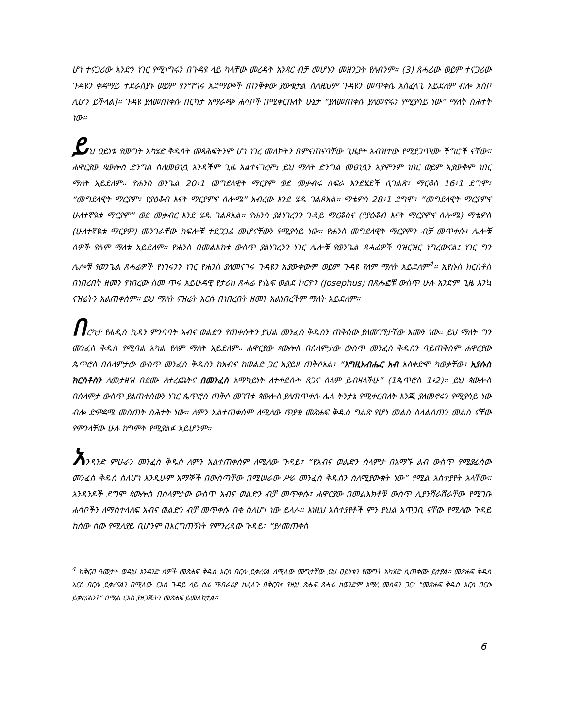ሆነ ተናጋሪው አንድን ነገር የሚነግሩን በጉዳዩ ላይ ካላቸው መረዳት አንጻር ብቻ መሆኑን መዘንጋት የለብንም። (3) ጸሓፊው ወይም ተናጋሪው ጉዳዩን ቀዳማይ ተደራስያኑ ወይም የንግግሩ አድማጮች ጠንቅቀው ያውቁታል ስለዚህም ጉዳዩን መጥቀሴ አስፈላጊ አይደለም ብሎ አስቦ ሊሆን ይችላል]። ጉዳዩ ያለመጠቀሱ በርካታ አማራጭ ሐሳቦች በሚቀርቡለት ሁኔታ “ያለመጠቀሱ ያለመኖሩን የሚያሳይ ነው” ማለት ስሕተት ነው።
ይህ ዐይነቱ የሙግት አካሄድ ቅዱሳት መጻሕፍትንም ሆነ ነገረ መለኮትን በምናጠናባቸው ጊዜያት አብዝተው የሚያጋጥሙ ችግሮች ናቸው። ሐዋርያው ጳውሎስ ድንግል ስለመፀነሷ አንዳችም ጊዜ አልተናገረም፤ ይህ ማለት ድንግል መፀነሷን አያምንም ነበር ወይም አያውቅም ነበር ማለት አይደለም። ዮሐንስ ወንጌል 20፥1 መግደላዊት ማርያም ወደ መቃብሩ ስፍራ እንደሄደች ሲገልጽ፣ ማርቆስ 16፥1 ደግሞ፣ “መግደላዊት ማርያም፣ የያዕቆብ እናት ማርያምና ሰሎሜ” አብረው እንደ ሄዱ ገልጾአል። ማቴዎስ 28፥1 ደግሞ፣ “መግደላዊት ማርያምና ሁለተኛዪቱ ማርያም” ወደ መቃብር እንደ ሄዱ ገልጾአል። ዮሐንስ ያልነገረንን ጉዳይ ማርቆስና (የያዕቆብ እናት ማርያምና ሰሎሜ) ማቴዎስ (ሁለተኛዪቱ ማርያም) መንገራቸው ክፍሎቹ ተደጋጋፊ መሆናቸውን የሚያሳይ ነው። ዮሐንስ መግደላዊት ማርያምን ብቻ መጥቀሱ፣ ሌሎቹ ሰዎች የሉም ማለቱ አይደለም። ዮሐንስ በመልእክቱ ውስጥ ያልነገረንን ነገር ሌሎቹ የወንጌል ጸሓፊዎች በዝርዝር ነግረውናል፤ ነገር ግን ሌሎቹ የወንጌል ጸሓፊዎች የነገሩንን ነገር ዮሐንስ ያለመናገሩ ጉዳዩን አያውቀውም ወይም ጉዳዩ የለም ማለት አይደለም<sup>4</sup>። ኢየሱስ ክርስቶስ በነበረበት ዘመን የነበረው ስመ ጥሩ አይሁዳዊ የታሪክ ጸሓፊ ዮሴፍ ወልደ ኮርዮን (Josephus) በጽሑፎቹ ውስጥ ሁሉ አንድም ጊዜ እንኳ ናዝሬትን አልጠቀሰም። ይህ ማለት ናዝሬት እርሱ በነበረበት ዘመን አልነበረችም ማለት አይደለም።
በርካታ የሐዲስ ኪዳን ምንባባት አብና ወልድን የጠቀሱትን ያህል መንፈስ ቅዱስን ጠቅሰው ያለመገኘታቸው እሙን ነው። ይህ ማለት ግን መንፈስ ቅዱስ የሚባል አካል የለም ማለት አይደለም። ሐዋርያው ጳውሎስ በሰላምታው ውስጥ መንፈስ ቅዱስን ባይጠቅስም ሐዋርያው ጴጥሮስ በሰላምታው ውስጥ መንፈስ ቅዱስን ከአብና ከወልድ ጋር አያይዞ ጠቅሶአል፣ “እግዚአብሔር አብ አስቀድሞ ካወቃቸው፣ ኢየሱስ ክርስቶስን ለመታዘዝ በደሙ ለተረጨትና በመንፈስ አማካይነት ለተቀደሱት ጸጋና ሰላም ይብዛላችሁ” (1ጴጥሮስ 1፥2)። ይህ ጳውሎስ በሰላምታ ውስጥ ያልጠቀሰውን ነገር ጴጥሮስ ጠቅሶ መገኘቱ ጳውሎስ ያለጠጥቀሱ ሌላ ትንታኔ የሚቀርብለት እንጂ ያለመኖሩን የሚያሳይ ነው ብሎ ድምዳሜ መስጠት ስሕተት ነው። ለምን አልተጠቀሰም ለሚለው ጥያቄ መጽሐፍ ቅዱስ ግልጽ የሆነ መልስ ስላልሰጠን መልስ ናቸው የምንላቸው ሁሉ ከግምት የሚያልፉ አይሆንም።
አንዳንድ ምሁራን መንፈስ ቅዱስ ለምን አልተጠቀሰም ለሚለው ጉዳይ፣ “የአብና ወልድን ሰላምታ በአማኙ ልብ ውስጥ የሚያፈሰው መንፈስ ቅዱስ ስለሆነ እንዲሁም አማኞች በውስጣቸው በሚሠራው ሥራ መንፈስ ቅዱስን ስለሚያውቁት ነው” የሚል አስተያየት አላቸው። አንዳንዶች ደግሞ ጳውሎስ በሰላምታው ውስጥ አብና ወልድን ብቻ መጥቀሱ፣ ሐዋርያው በመልእክቶቹ ውስጥ ሊያንሸራሽራቸው የሚገቡ ሐሳቦችን ለማስተላለፍ አብና ወልድን ብቻ መጥቀሱ በቂ ስለሆነ ነው ይላሉ። እነዚህ አስተያየቶች ምን ያህል አጥጋቢ ናቸው የሚለው ጉዳይ ከሰው ሰው የሚለያይ ቢሆንም በእርግጠኝነት የምንረዳው ጉዳይ፣ “ያለመጠቀስ
<sup>4</sup> ከቅርብ ዓመታት ወዲህ አንዳንድ ሰዎች መጽሐፍ ቅዱስ እርስ በርሱ ይቃረናል ለሚለው ሙግታቸው ይህ ዐይነቱን የሙግት አካሄድ ሲጠቀሙ ይታያል። መጽሐፍ ቅዱስ እርስ በርሱ ይቃረናልን በሚለው ርእሰ ጉዳይ ላይ ሰፊ ማብራሪያ ከፈለጉ በቅርቡ፣ የዚህ ጽሑፍ ጸሓፊ ከወንድም አማረ መስፍን ጋር፣ "መጽሐፍ ቅዱስ እርስ በርሱ ይቃረናልን?" በሚል ርእስ ያዘጋጁትን መጽሐፍ ይመለከቷል።
6